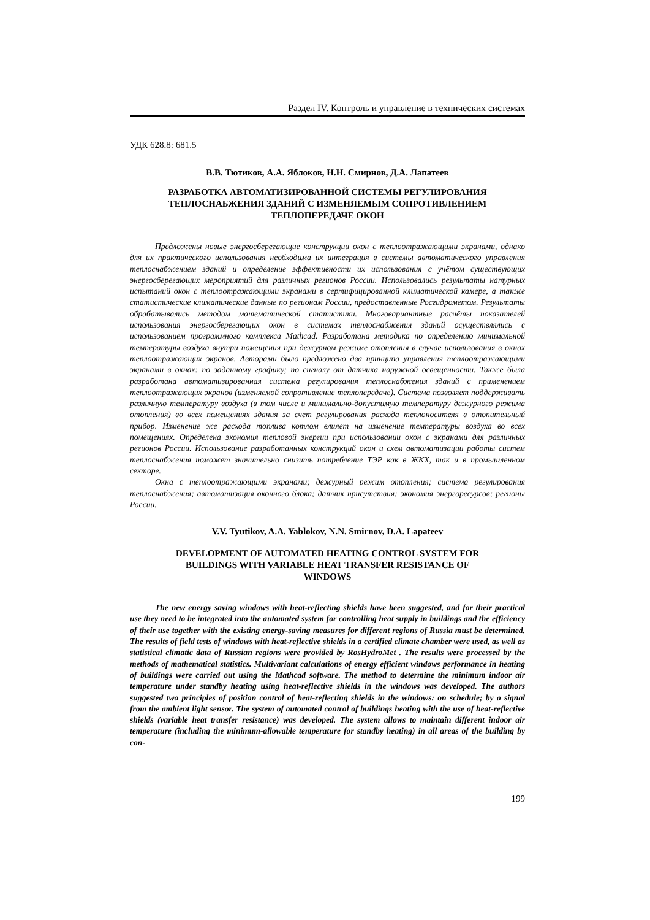Раздел IV. Контроль и управление в технических системах
УДК 628.8: 681.5
В.В. Тютиков, А.А. Яблоков, Н.Н. Смирнов, Д.А. Лапатеев
РАЗРАБОТКА АВТОМАТИЗИРОВАННОЙ СИСТЕМЫ РЕГУЛИРОВАНИЯ
ТЕПЛОСНАБЖЕНИЯ ЗДАНИЙ С ИЗМЕНЯЕМЫМ СОПРОТИВЛЕНИЕМ
ТЕПЛОПЕРЕДАЧЕ ОКОН
Предложены новые энергосберегающие конструкции окон с теплоотражающими экранами, однако для их практического использования необходима их интеграция в системы автоматического управления теплоснабжением зданий и определение эффективности их использования с учётом существующих энергосберегающих мероприятий для различных регионов России. Использовались результаты натурных испытаний окон с теплоотражающими экранами в сертифицированной климатической камере, а также статистические климатические данные по регионам России, предоставленные Росгидрометом. Результаты обрабатывались методом математической статистики. Многовариантные расчёты показателей использования энергосберегающих окон в системах теплоснабжения зданий осуществлялись с использованием программного комплекса Mathcad. Разработана методика по определению минимальной температуры воздуха внутри помещения при дежурном режиме отопления в случае использования в окнах теплоотражающих экранов. Авторами было предложено два принципа управления теплоотражающими экранами в окнах: по заданному графику; по сигналу от датчика наружной освещенности. Также была разработана автоматизированная система регулирования теплоснабжения зданий с применением теплоотражающих экранов (изменяемой сопротивление теплопередаче). Система позволяет поддерживать различную температуру воздуха (в том числе и минимально-допустимую температуру дежурного режима отопления) во всех помещениях здания за счет регулирования расхода теплоносителя в отопительный прибор. Изменение же расхода топлива котлом влияет на изменение температуры воздуха во всех помещениях. Определена экономия тепловой энергии при использовании окон с экранами для различных регионов России. Использование разработанных конструкций окон и схем автоматизации работы систем теплоснабжения поможет значительно снизить потребление ТЭР как в ЖКХ, так и в промышленном секторе.
Окна с теплоотражающими экранами; дежурный режим отопления; система регулирования теплоснабжения; автоматизация оконного блока; датчик присутствия; экономия энергоресурсов; регионы России.
V.V. Tyutikov, A.A. Yablokov, N.N. Smirnov, D.A. Lapateev
DEVELOPMENT OF AUTOMATED HEATING CONTROL SYSTEM FOR
BUILDINGS WITH VARIABLE HEAT TRANSFER RESISTANCE OF
WINDOWS
The new energy saving windows with heat-reflecting shields have been suggested, and for their practical use they need to be integrated into the automated system for controlling heat supply in buildings and the efficiency of their use together with the existing energy-saving measures for different regions of Russia must be determined. The results of field tests of windows with heat-reflective shields in a certified climate chamber were used, as well as statistical climatic data of Russian regions were provided by RosHydroMet . The results were processed by the methods of mathematical statistics. Multivariant calculations of energy efficient windows performance in heating of buildings were carried out using the Mathcad software. The method to determine the minimum indoor air temperature under standby heating using heat-reflective shields in the windows was developed. The authors suggested two principles of position control of heat-reflecting shields in the windows: on schedule; by a signal from the ambient light sensor. The system of automated control of buildings heating with the use of heat-reflective shields (variable heat transfer resistance) was developed. The system allows to maintain different indoor air temperature (including the minimum-allowable temperature for standby heating) in all areas of the building by con-
199